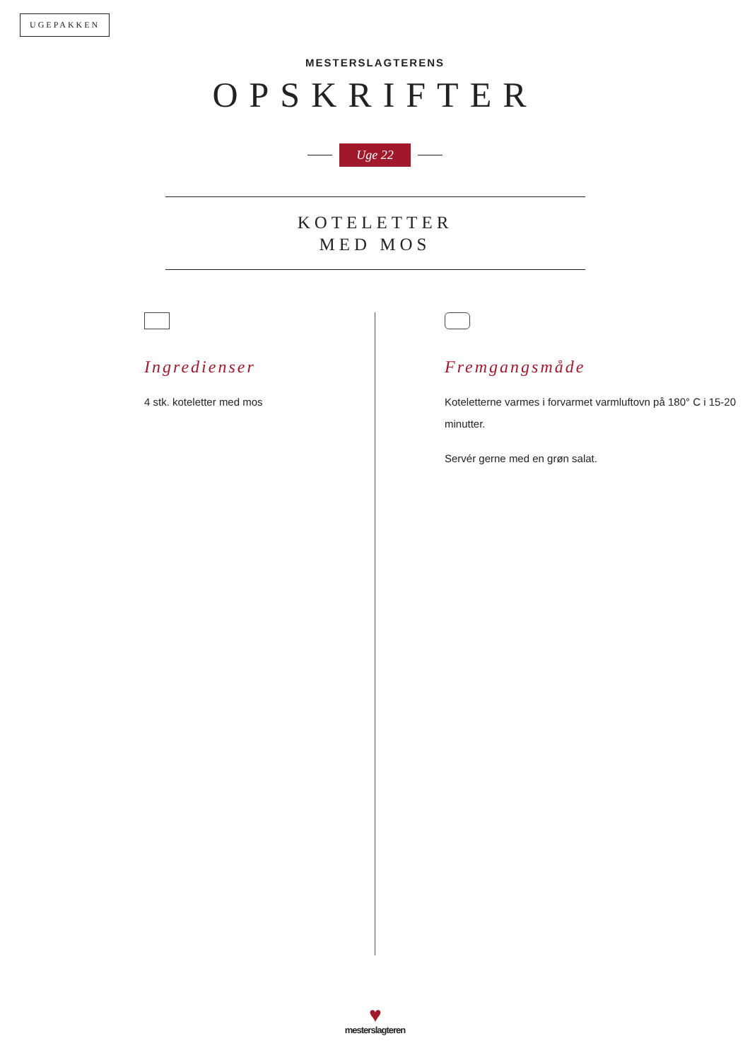UGEPAKKEN
MESTERSLAGTERENS
OPSKRIFTER
Uge 22
KOTELETTER
MED MOS
Ingredienser
4 stk. koteletter med mos
Fremgangsmåde
Koteletterne varmes i forvarmet varmluftovn på 180° C i 15-20 minutter.
Servér gerne med en grøn salat.
♥
mesterslagteren